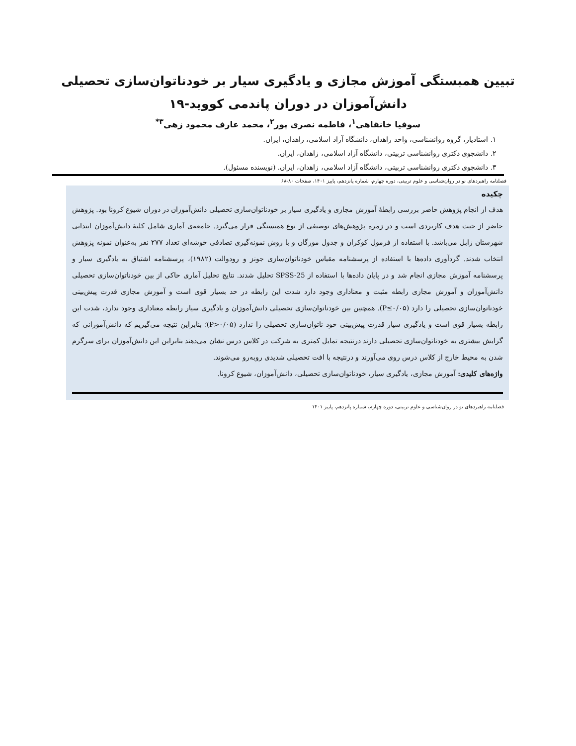تبیین همبستگی آموزش مجازی و یادگیری سیار بر خودناتوان‌سازی تحصیلی
دانش‌آموزان در دوران پاندمی کووید-۱۹
سوفیا خانقاهی<sup>۱</sup>، فاطمه نصری پور<sup>۲</sup>، محمد عارف محمود زهی<sup>۳*</sup>
۱. استادیار، گروه روانشناسی، واحد زاهدان، دانشگاه آزاد اسلامی، زاهدان، ایران.
۲. دانشجوی دکتری روانشناسی تربیتی، دانشگاه آزاد اسلامی، زاهدان، ایران.
۳. دانشجوی دکتری روانشناسی تربیتی، دانشگاه آزاد اسلامی، زاهدان، ایران. (نویسنده مسئول).
فصلنامه راهبردهای نو در روان‌شناسی و علوم تربیتی، دوره چهارم، شماره پانزدهم، پاییز ۱۴۰۱، صفحات ۸۰-۶۸
چکیده
هدف از انجام پژوهش حاضر بررسی رابطهٔ آموزش مجازی و یادگیری سیار بر خودناتوان‌سازی تحصیلی دانش‌آموزان در دوران شیوع کرونا بود. پژوهش حاضر از حیث هدف کاربردی است و در زمره پژوهش‌های توصیفی از نوع همبستگی قرار می‌گیرد. جامعه‌ی آماری شامل کلیهٔ دانش‌آموزان ابتدایی شهرستان زابل می‌باشد. با استفاده از فرمول کوکران و جدول مورگان و با روش نمونه‌گیری تصادفی خوشه‌ای تعداد ۲۷۷ نفر به‌عنوان نمونه پژوهش انتخاب شدند. گردآوری داده‌ها با استفاده از پرسشنامه مقیاس خودناتوان‌سازی جونز و رودوالت (۱۹۸۲)، پرسشنامه اشتیاق به یادگیری سیار و پرسشنامه آموزش مجازی انجام شد و در پایان داده‌ها با استفاده از SPSS-25 تحلیل شدند. نتایج تحلیل آماری حاکی از بین خودناتوان‌سازی تحصیلی دانش‌آموزان و آموزش مجازی رابطه مثبت و معناداری وجود دارد شدت این رابطه در حد بسیار قوی است و آموزش مجازی قدرت پیش‌بینی خودناتوان‌سازی تحصیلی را دارد (P≤۰/۰۵). همچنین بین خودناتوان‌سازی تحصیلی دانش‌آموزان و یادگیری سیار رابطه معناداری وجود ندارد، شدت این رابطه بسیار قوی است و یادگیری سیار قدرت پیش‌بینی خود ناتوان‌سازی تحصیلی را ندارد (P>۰/۰۵)؛ بنابراین نتیجه می‌گیریم که دانش‌آموزانی که گرایش بیشتری به خودناتوان‌سازی تحصیلی دارند درنتیجه تمایل کمتری به شرکت در کلاس درس نشان می‌دهند بنابراین این دانش‌آموزان برای سرگرم شدن به محیط خارج از کلاس درس روی می‌آورند و درنتیجه با افت تحصیلی شدیدی روبه‌رو می‌شوند.
واژه‌های کلیدی: آموزش مجازی، یادگیری سیار، خودناتوان‌سازی تحصیلی، دانش‌آموزان، شیوع کرونا.
فصلنامه راهبردهای نو در روان‌شناسی و علوم تربیتی، دوره چهارم، شماره پانزدهم، پاییز ۱۴۰۱